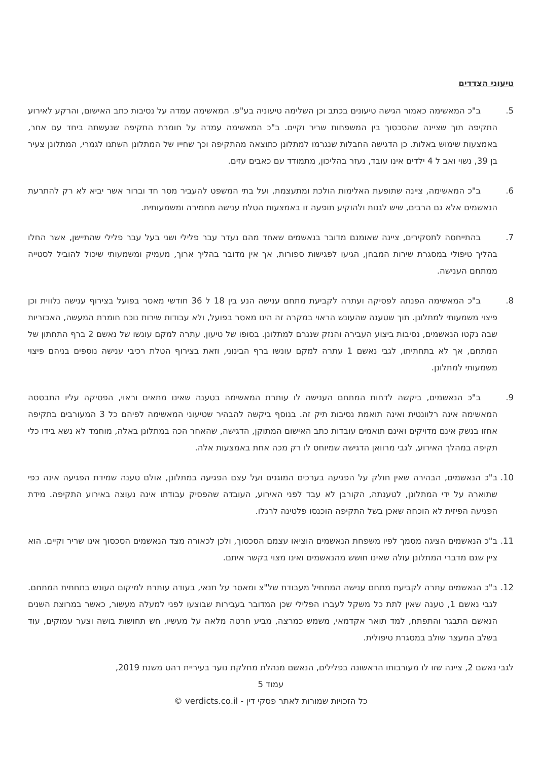טיעוני הצדדים
5.   ב"כ המאשימה כאמור הגישה טיעונים בכתב וכן השלימה טיעוניה בע"פ. המאשימה עמדה על נסיבות כתב האישום, והרקע לאירוע התקיפה תוך שציינה שהסכסוך בין המשפחות שריר וקיים. ב"כ המאשימה עמדה על חומרת התקיפה שנעשתה ביחד עם אחר, באמצעות שימוש באלות. כן הדגישה החבלות שנגרמו למתלונן כתוצאה מהתקיפה וכך שחייו של המתלונן השתנו לגמרי, המתלונן צעיר בן 39, נשוי ואב ל 4 ילדים אינו עובד, נעזר בהליכון, מתמודד עם כאבים עזים.
6.   ב"כ המאשימה, ציינה שתופעת האלימות הולכת ומתעצמת, ועל בתי המשפט להעביר מסר חד וברור אשר יביא לא רק להתרעת הנאשמים אלא גם הרבים, שיש לגנות ולהוקיע תופעה זו באמצעות הטלת ענישה מחמירה ומשמעותית.
7.   בהתייחסה לתסקירים, ציינה שאומנם מדובר בנאשמים שאחד מהם נעדר עבר פלילי ושני בעל עבר פלילי שהתיישן, אשר החלו בהליך טיפולי במסגרת שירות המבחן, הגיעו לפגישות ספורות, אך אין מדובר בהליך ארוך, מעמיק ומשמעותי שיכול להוביל לסטייה ממתחם הענישה.
8.   ב"כ המאשימה הפנתה לפסיקה ועתרה לקביעת מתחם ענישה הנע בין 18 ל 36 חודשי מאסר בפועל בצירוף ענישה נלווית וכן פיצוי משמעותי למתלונן. תוך שטענה שהעונש הראוי במקרה זה הינו מאסר בפועל, ולא עבודות שירות נוכח חומרת המעשה, האכזריות שבה נקטו הנאשמים, נסיבות ביצוע העבירה והנזק שנגרם למתלונן. בסופו של טיעון, עתרה למקם עונשו של נאשם 2 ברף התחתון של המתחם, אך לא בתחתיתו, לגבי נאשם 1 עתרה למקם עונשו ברף הבינוני, וזאת בצירוף הטלת רכיבי ענישה נוספים בניהם פיצוי משמעותי למתלונן.
9.   ב"כ הנאשמים, ביקשה לדחות המתחם הענישה לו עותרת המאשימה בטענה שאינו מתאים וראוי, הפסיקה עליו התבססה המאשימה אינה רלוונטית ואינה תואמת נסיבות תיק זה. בנוסף ביקשה להבהיר שטיעוני המאשימה לפיהם כל 3 המעורבים בתקיפה אחזו בנשק אינם מדויקים ואינם תואמים עובדות כתב האישום המתוקן, הדגישה, שהאחר הכה במתלונן באלה, מוחמד לא נשא בידו כלי תקיפה במהלך האירוע, לגבי מרוואן הדגישה שמיוחס לו רק מכה אחת באמצעות אלה.
10. ב"כ הנאשמים, הבהירה שאין חולק על הפגיעה בערכים המוגנים ועל עצם הפגיעה במתלונן, אולם טענה שמידת הפגיעה אינה כפי שתוארה על ידי המתלונן, לטענתה, הקורבן לא עבד לפני האירוע, העובדה שהפסיק עבודתו אינה נעוצה באירוע התקיפה. מידת הפגיעה הפיזית לא הוכחה שאכן בשל התקיפה הוכנסו פלטינה לרגלו.
11. ב"כ הנאשמים הציגה מסמך לפיו משפחת הנאשמים הוציאו עצמם הסכסוך, ולכן לכאורה מצד הנאשמים הסכסוך אינו שריר וקיים. הוא ציין שגם מדברי המתלונן עולה שאינו חושש מהנאשמים ואינו מצוי בקשר איתם.
12. ב"כ הנאשמים עתרה לקביעת מתחם ענישה המתחיל מעבודת של"צ ומאסר על תנאי, בעודה עותרת למיקום העונש בתחתית המתחם. לגבי נאשם 1, טענה שאין לתת כל משקל לעברו הפלילי שכן המדובר בעבירות שבוצעו לפני למעלה מעשור, כאשר במרוצת השנים הנאשם התבגר והתפתח, למד תואר אקדמאי, משמש כמרצה, מביע חרטה מלאה על מעשיו, חש תחושות בושה וצער עמוקים, עוד בשלב המעצר שולב במסגרת טיפולית.
לגבי נאשם 2, ציינה שזו לו מעורבותו הראשונה בפלילים, הנאשם מנהלת מחלקת נוער בעיריית רהט משנת 2019,
עמוד 5
כל הזכויות שמורות לאתר פסקי דין - verdicts.co.il ©